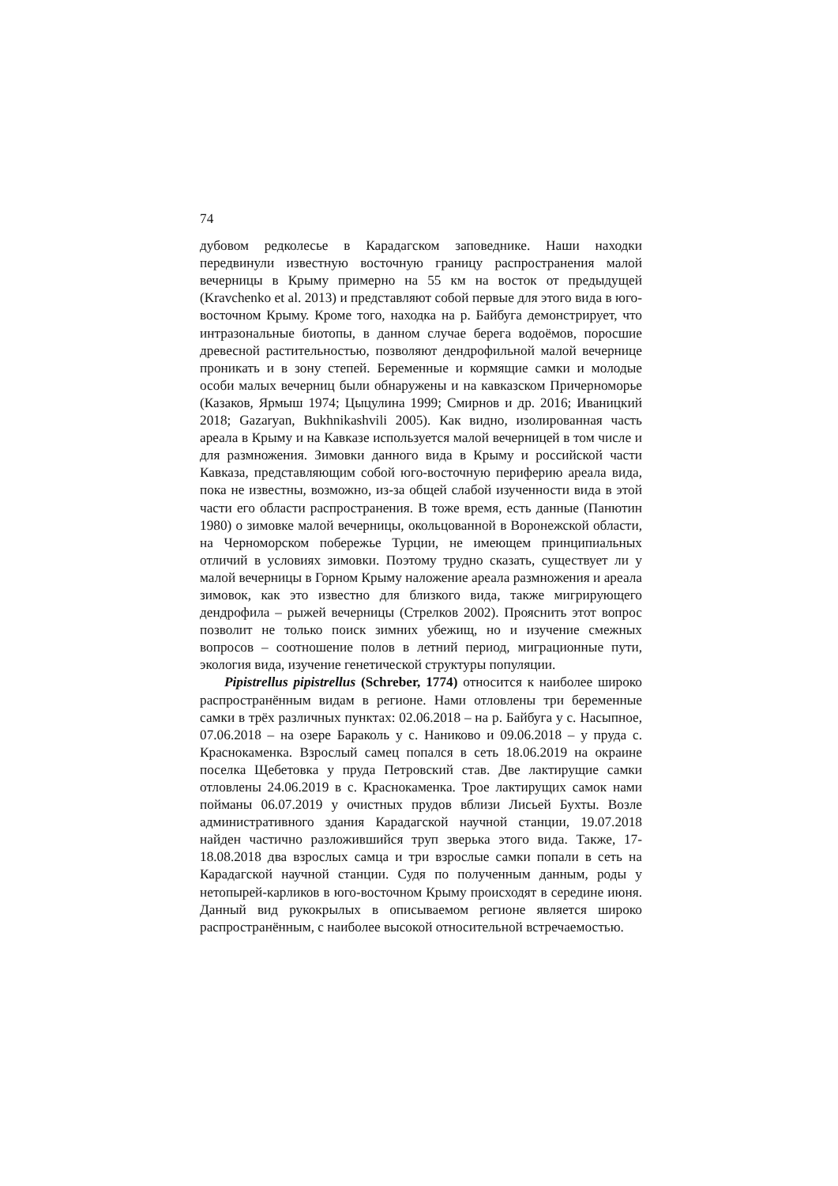74
дубовом редколесье в Карадагском заповеднике. Наши находки передвинули известную восточную границу распространения малой вечерницы в Крыму примерно на 55 км на восток от предыдущей (Kravchenko et al. 2013) и представляют собой первые для этого вида в юго-восточном Крыму. Кроме того, находка на р. Байбуга демонстрирует, что интразональные биотопы, в данном случае берега водоёмов, поросшие древесной растительностью, позволяют дендрофильной малой вечернице проникать и в зону степей. Беременные и кормящие самки и молодые особи малых вечерниц были обнаружены и на кавказском Причерноморье (Казаков, Ярмыш 1974; Цыцулина 1999; Смирнов и др. 2016; Иваницкий 2018; Gazaryan, Bukhnikashvili 2005). Как видно, изолированная часть ареала в Крыму и на Кавказе используется малой вечерницей в том числе и для размножения. Зимовки данного вида в Крыму и российской части Кавказа, представляющим собой юго-восточную периферию ареала вида, пока не известны, возможно, из-за общей слабой изученности вида в этой части его области распространения. В тоже время, есть данные (Панютин 1980) о зимовке малой вечерницы, окольцованной в Воронежской области, на Черноморском побережье Турции, не имеющем принципиальных отличий в условиях зимовки. Поэтому трудно сказать, существует ли у малой вечерницы в Горном Крыму наложение ареала размножения и ареала зимовок, как это известно для близкого вида, также мигрирующего дендрофила – рыжей вечерницы (Стрелков 2002). Прояснить этот вопрос позволит не только поиск зимних убежищ, но и изучение смежных вопросов – соотношение полов в летний период, миграционные пути, экология вида, изучение генетической структуры популяции.
Pipistrellus pipistrellus (Schreber, 1774) относится к наиболее широко распространённым видам в регионе. Нами отловлены три беременные самки в трёх различных пунктах: 02.06.2018 – на р. Байбуга у с. Насыпное, 07.06.2018 – на озере Бараколь у с. Наниково и 09.06.2018 – у пруда с. Краснокаменка. Взрослый самец попался в сеть 18.06.2019 на окраине поселка Щебетовка у пруда Петровский став. Две лактирущие самки отловлены 24.06.2019 в с. Краснокаменка. Трое лактирущих самок нами пойманы 06.07.2019 у очистных прудов вблизи Лисьей Бухты. Возле административного здания Карадагской научной станции, 19.07.2018 найден частично разложившийся труп зверька этого вида. Также, 17-18.08.2018 два взрослых самца и три взрослые самки попали в сеть на Карадагской научной станции. Судя по полученным данным, роды у нетопырей-карликов в юго-восточном Крыму происходят в середине июня. Данный вид рукокрылых в описываемом регионе является широко распространённым, с наиболее высокой относительной встречаемостью.